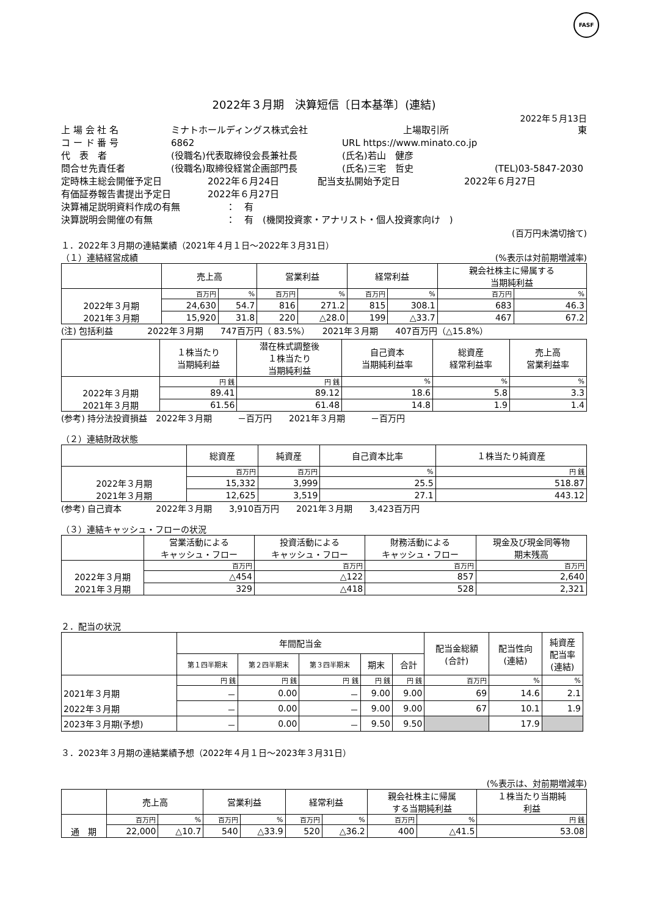FASF
2022年３月期　決算短信〔日本基準〕(連結)
2022年５月13日
上 場 会 社 名 ミナトホールディングス株式会社 上場取引所 東
コ ー ド 番 号 6862 URL https://www.minato.co.jp
代　表　者 (役職名)代表取締役会長兼社長 (氏名)若山　健彦
問合せ先責任者 (役職名)取締役経営企画部門長 (氏名)三宅　哲史 (TEL)03-5847-2030
定時株主総会開催予定日 2022年６月24日 配当支払開始予定日 2022年６月27日
有価証券報告書提出予定日 2022年６月27日
決算補足説明資料作成の有無 ：　有
決算説明会開催の有無 ：　有　(機関投資家・アナリスト・個人投資家向け　)
(百万円未満切捨て)
１．2022年３月期の連結業績（2021年４月１日～2022年３月31日）
（１）連結経営成績 (%表示は対前期増減率)
| | 売上高 | | 営業利益 | | 経常利益 | | 親会社株主に帰属する 当期純利益 | |
| --- | --- | --- | --- | --- | --- | --- | --- | --- |
| | 百万円 | % | 百万円 | % | 百万円 | % | 百万円 | % |
| 2022年３月期 | 24,630 | 54.7 | 816 | 271.2 | 815 | 308.1 | 683 | 46.3 |
| 2021年３月期 | 15,920 | 31.8 | 220 | △28.0 | 199 | △33.7 | 467 | 67.2 |
(注) 包括利益　　　　2022年３月期　　747百万円（ 83.5%）　　2021年３月期　　407百万円（△15.8%）
| | １株当たり 当期純利益 | 潜在株式調整後 １株当たり 当期純利益 | 自己資本 当期純利益率 | 総資産 経常利益率 | 売上高 営業利益率 |
| --- | --- | --- | --- | --- | --- |
| | 円 銭 | 円 銭 | % | % | % |
| 2022年３月期 | 89.41 | 89.12 | 18.6 | 5.8 | 3.3 |
| 2021年３月期 | 61.56 | 61.48 | 14.8 | 1.9 | 1.4 |
(参考) 持分法投資損益　2022年３月期　　　－百万円　　2021年３月期　　　－百万円
（２）連結財政状態
| | 総資産 | 純資産 | 自己資本比率 | １株当たり純資産 |
| --- | --- | --- | --- | --- |
| | 百万円 | 百万円 | % | 円 銭 |
| 2022年３月期 | 15,332 | 3,999 | 25.5 | 518.87 |
| 2021年３月期 | 12,625 | 3,519 | 27.1 | 443.12 |
(参考) 自己資本　　　　2022年３月期　　3,910百万円　　2021年３月期　　3,423百万円
（３）連結キャッシュ・フローの状況
| | 営業活動による キャッシュ・フロー | 投資活動による キャッシュ・フロー | 財務活動による キャッシュ・フロー | 現金及び現金同等物 期末残高 |
| --- | --- | --- | --- | --- |
| | 百万円 | 百万円 | 百万円 | 百万円 |
| 2022年３月期 | △454 | △122 | 857 | 2,640 |
| 2021年３月期 | 329 | △418 | 528 | 2,321 |
２．配当の状況
| | 年間配当金 | | | | | 配当金総額 (合計) | 配当性向 (連結) | 純資産 配当率 (連結) |
| --- | --- | --- | --- | --- | --- | --- | --- | --- |
| | 第１四半期末 | 第２四半期末 | 第３四半期末 | 期末 | 合計 | | | |
| | 円 銭 | 円 銭 | 円 銭 | 円 銭 | 円 銭 | 百万円 | % | % |
| 2021年３月期 | － | 0.00 | － | 9.00 | 9.00 | 69 | 14.6 | 2.1 |
| 2022年３月期 | － | 0.00 | － | 9.00 | 9.00 | 67 | 10.1 | 1.9 |
| 2023年３月期(予想) | － | 0.00 | － | 9.50 | 9.50 | | 17.9 | |
３．2023年３月期の連結業績予想（2022年４月１日～2023年３月31日）
(%表示は、対前期増減率)
| | 売上高 | | 営業利益 | | 経常利益 | | 親会社株主に帰属 する当期純利益 | | １株当たり当期純 利益 |
| --- | --- | --- | --- | --- | --- | --- | --- | --- | --- |
| | 百万円 | % | 百万円 | % | 百万円 | % | 百万円 | % | 円 銭 |
| 通 期 | 22,000 | △10.7 | 540 | △33.9 | 520 | △36.2 | 400 | △41.5 | 53.08 |